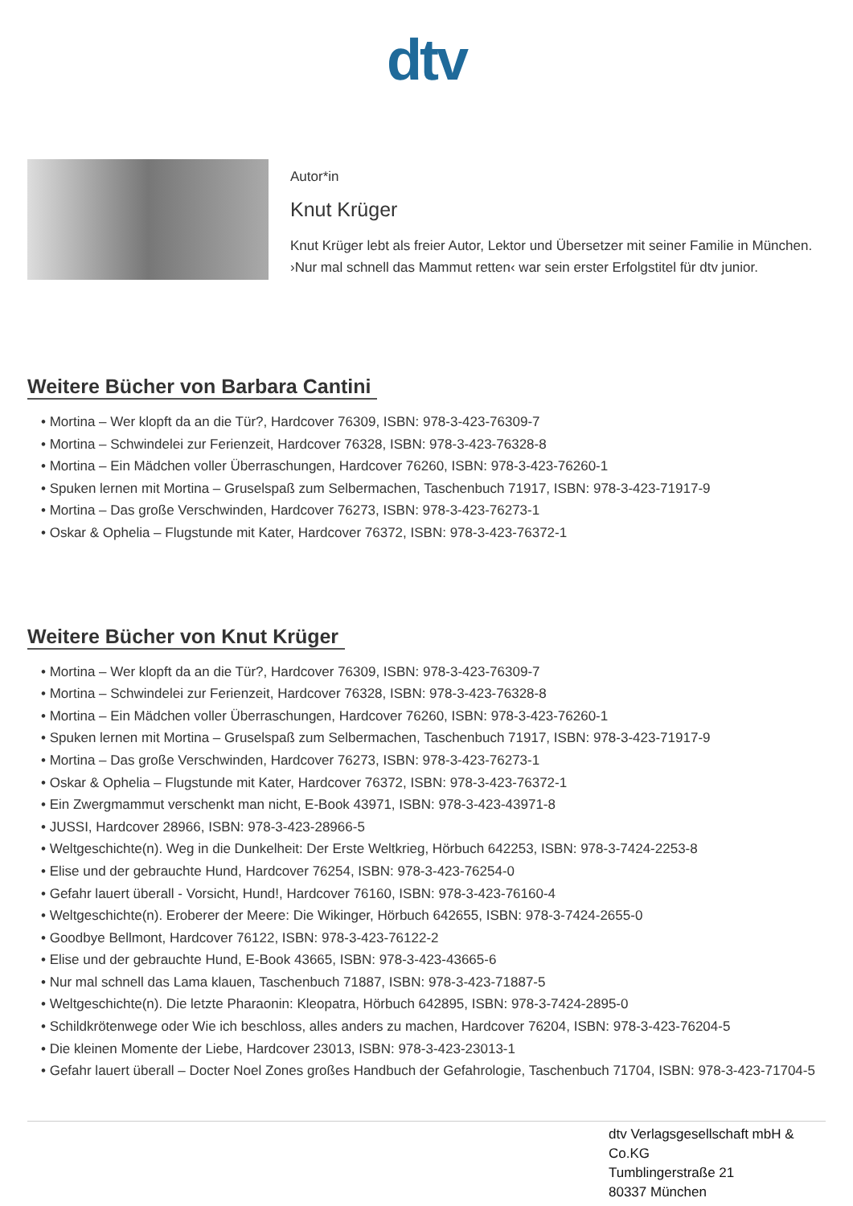dtv
Autor*in
Knut Krüger
Knut Krüger lebt als freier Autor, Lektor und Übersetzer mit seiner Familie in München. ›Nur mal schnell das Mammut retten‹ war sein erster Erfolgstitel für dtv junior.
Weitere Bücher von Barbara Cantini
• Mortina – Wer klopft da an die Tür?, Hardcover 76309, ISBN: 978-3-423-76309-7
• Mortina – Schwindelei zur Ferienzeit, Hardcover 76328, ISBN: 978-3-423-76328-8
• Mortina – Ein Mädchen voller Überraschungen, Hardcover 76260, ISBN: 978-3-423-76260-1
• Spuken lernen mit Mortina – Gruselspaß zum Selbermachen, Taschenbuch 71917, ISBN: 978-3-423-71917-9
• Mortina – Das große Verschwinden, Hardcover 76273, ISBN: 978-3-423-76273-1
• Oskar & Ophelia – Flugstunde mit Kater, Hardcover 76372, ISBN: 978-3-423-76372-1
Weitere Bücher von Knut Krüger
• Mortina – Wer klopft da an die Tür?, Hardcover 76309, ISBN: 978-3-423-76309-7
• Mortina – Schwindelei zur Ferienzeit, Hardcover 76328, ISBN: 978-3-423-76328-8
• Mortina – Ein Mädchen voller Überraschungen, Hardcover 76260, ISBN: 978-3-423-76260-1
• Spuken lernen mit Mortina – Gruselspaß zum Selbermachen, Taschenbuch 71917, ISBN: 978-3-423-71917-9
• Mortina – Das große Verschwinden, Hardcover 76273, ISBN: 978-3-423-76273-1
• Oskar & Ophelia – Flugstunde mit Kater, Hardcover 76372, ISBN: 978-3-423-76372-1
• Ein Zwergmammut verschenkt man nicht, E-Book 43971, ISBN: 978-3-423-43971-8
• JUSSI, Hardcover 28966, ISBN: 978-3-423-28966-5
• Weltgeschichte(n). Weg in die Dunkelheit: Der Erste Weltkrieg, Hörbuch 642253, ISBN: 978-3-7424-2253-8
• Elise und der gebrauchte Hund, Hardcover 76254, ISBN: 978-3-423-76254-0
• Gefahr lauert überall - Vorsicht, Hund!, Hardcover 76160, ISBN: 978-3-423-76160-4
• Weltgeschichte(n). Eroberer der Meere: Die Wikinger, Hörbuch 642655, ISBN: 978-3-7424-2655-0
• Goodbye Bellmont, Hardcover 76122, ISBN: 978-3-423-76122-2
• Elise und der gebrauchte Hund, E-Book 43665, ISBN: 978-3-423-43665-6
• Nur mal schnell das Lama klauen, Taschenbuch 71887, ISBN: 978-3-423-71887-5
• Weltgeschichte(n). Die letzte Pharaonin: Kleopatra, Hörbuch 642895, ISBN: 978-3-7424-2895-0
• Schildkrötenwege oder Wie ich beschloss, alles anders zu machen, Hardcover 76204, ISBN: 978-3-423-76204-5
• Die kleinen Momente der Liebe, Hardcover 23013, ISBN: 978-3-423-23013-1
• Gefahr lauert überall – Docter Noel Zones großes Handbuch der Gefahrologie, Taschenbuch 71704, ISBN: 978-3-423-71704-5
dtv Verlagsgesellschaft mbH & Co.KG
Tumblingerstraße 21
80337 München